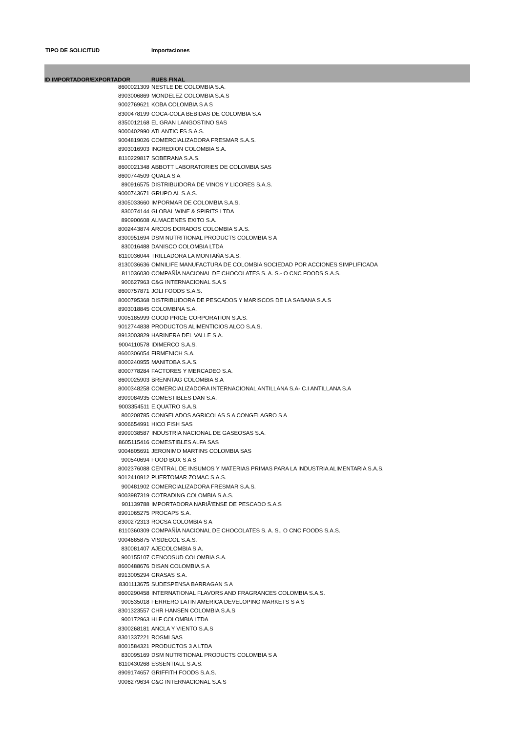TIPO DE SOLICITUD Importaciones
| ID IMPORTADOR/EXPORTADOR | RUES FINAL |
| --- | --- |
| 8600021309 | NESTLE DE COLOMBIA S.A. |
| 8903006869 | MONDELEZ COLOMBIA S.A.S |
| 9002769621 | KOBA COLOMBIA S A S |
| 8300478199 | COCA-COLA BEBIDAS DE COLOMBIA S.A |
| 8350012168 | EL GRAN LANGOSTINO SAS |
| 9000402990 | ATLANTIC FS S.A.S. |
| 9004819026 | COMERCIALIZADORA FRESMAR S.A.S. |
| 8903016903 | INGREDION COLOMBIA S.A. |
| 8110229817 | SOBERANA S.A.S. |
| 8600021348 | ABBOTT LABORATORIES DE COLOMBIA SAS |
| 8600744509 | QUALA S A |
| 890916575 | DISTRIBUIDORA DE VINOS Y LICORES S.A.S. |
| 9000743671 | GRUPO AL S.A.S. |
| 8305033660 | IMPORMAR DE COLOMBIA S.A.S. |
| 830074144 | GLOBAL WINE & SPIRITS LTDA |
| 890900608 | ALMACENES EXITO S.A. |
| 8002443874 | ARCOS DORADOS COLOMBIA S.A.S. |
| 8300951694 | DSM NUTRITIONAL PRODUCTS COLOMBIA S A |
| 830016488 | DANISCO COLOMBIA LTDA |
| 8110036044 | TRILLADORA LA MONTAÑA S.A.S. |
| 8130036636 | OMNILIFE MANUFACTURA DE COLOMBIA SOCIEDAD POR ACCIONES SIMPLIFICADA |
| 811036030 | COMPAÑÍA NACIONAL DE CHOCOLATES S. A. S.- O CNC FOODS S.A.S. |
| 900627963 | C&G INTERNACIONAL S.A.S |
| 8600757871 | JOLI FOODS S.A.S. |
| 8000795368 | DISTRIBUIDORA DE PESCADOS Y MARISCOS DE LA SABANA S.A.S |
| 8903018845 | COLOMBINA S.A. |
| 9005185999 | GOOD PRICE CORPORATION S.A.S. |
| 9012744838 | PRODUCTOS ALIMENTICIOS ALCO S.A.S. |
| 8913003829 | HARINERA DEL VALLE S.A. |
| 9004110578 | IDIMERCO S.A.S. |
| 8600306054 | FIRMENICH S.A. |
| 8000240955 | MANITOBA S.A.S. |
| 8000778284 | FACTORES Y MERCADEO S.A. |
| 8600025903 | BRENNTAG COLOMBIA S.A |
| 8000348258 | COMERCIALIZADORA INTERNACIONAL ANTILLANA S.A- C.I ANTILLANA S.A |
| 8909084935 | COMESTIBLES DAN S.A. |
| 9003354511 | E.QUATRO S.A.S. |
| 800208785 | CONGELADOS AGRICOLAS S A CONGELAGRO S A |
| 9006654991 | HICO FISH SAS |
| 8909038587 | INDUSTRIA NACIONAL DE GASEOSAS S.A. |
| 8605115416 | COMESTIBLES ALFA SAS |
| 9004805691 | JERONIMO MARTINS COLOMBIA SAS |
| 900540694 | FOOD BOX S A S |
| 8002376088 | CENTRAL DE INSUMOS Y MATERIAS PRIMAS PARA LA INDUSTRIA ALIMENTARIA S.A.S. |
| 9012410912 | PUERTOMAR ZOMAC S.A.S. |
| 900481902 | COMERCIALIZADORA FRESMAR S.A.S. |
| 9003987319 | COTRADING COLOMBIA S.A.S. |
| 901139788 | IMPORTADORA NARIÃ'ENSE DE PESCADO S.A.S |
| 8901065275 | PROCAPS S.A. |
| 8300272313 | ROCSA COLOMBIA S A |
| 8110360309 | COMPAÑÍA NACIONAL DE CHOCOLATES S. A. S., O CNC FOODS S.A.S. |
| 9004685875 | VISDECOL S.A.S. |
| 830081407 | AJECOLOMBIA S.A. |
| 900155107 | CENCOSUD COLOMBIA S.A. |
| 8600488676 | DISAN COLOMBIA S A |
| 8913005294 | GRASAS S.A. |
| 8301113675 | SUDESPENSA BARRAGAN S A |
| 8600290458 | INTERNATIONAL FLAVORS AND FRAGRANCES COLOMBIA S.A.S. |
| 900535018 | FERRERO LATIN AMERICA DEVELOPING MARKETS S A S |
| 8301323557 | CHR HANSEN COLOMBIA S.A.S |
| 900172963 | HLF COLOMBIA LTDA |
| 8300268181 | ANCLA Y VIENTO S.A.S |
| 8301337221 | ROSMI SAS |
| 8001584321 | PRODUCTOS 3 A LTDA |
| 830095169 | DSM NUTRITIONAL PRODUCTS COLOMBIA S A |
| 8110430268 | ESSENTIALL S.A.S. |
| 8909174657 | GRIFFITH FOODS S.A.S. |
| 9006279634 | C&G INTERNACIONAL S.A.S |